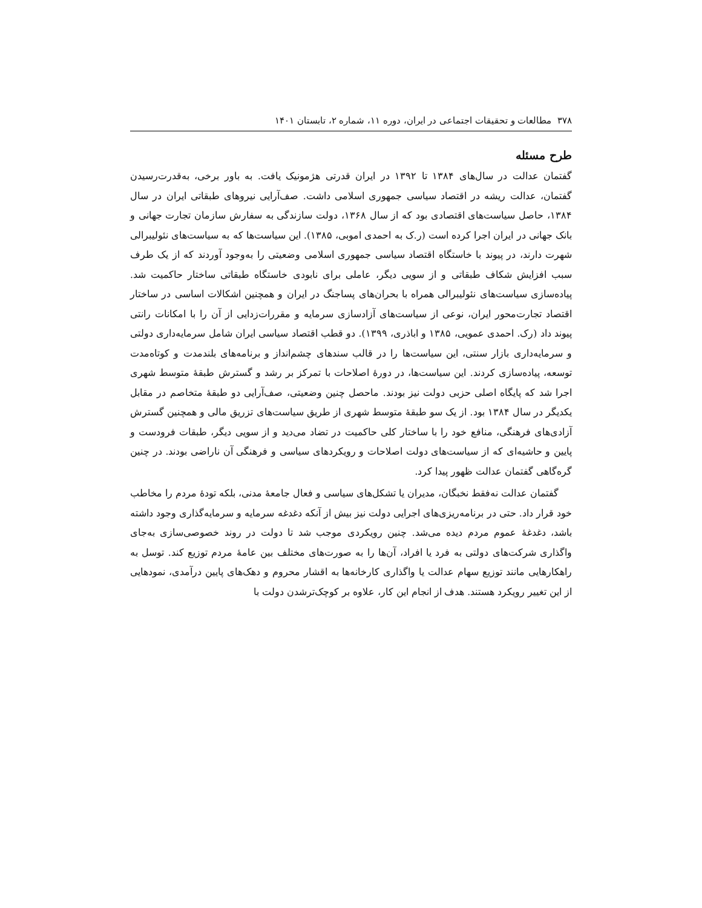۳۷۸ مطالعات و تحقیقات اجتماعی در ایران، دوره ۱۱، شماره ۲، تابستان ۱۴۰۱
طرح مسئله
گفتمان عدالت در سال‌های ۱۳۸۴ تا ۱۳۹۲ در ایران قدرتی هژمونیک یافت. به باور برخی، به‌قدرت‌رسیدن گفتمان، عدالت ریشه در اقتصاد سیاسی جمهوری اسلامی داشت. صف‌آرایی نیروهای طبقاتی ایران در سال ۱۳۸۴، حاصل سیاست‌های اقتصادی بود که از سال ۱۳۶۸، دولت سازندگی به سفارش سازمان تجارت جهانی و بانک جهانی در ایران اجرا کرده است (ر.ک به احمدی اموبی، ۱۳۸۵). این سیاست‌ها که به سیاست‌های نئولیبرالی شهرت دارند، در پیوند با خاستگاه اقتصاد سیاسی جمهوری اسلامی وضعیتی را به‌وجود آوردند که از یک طرف سبب افزایش شکاف طبقاتی و از سویی دیگر، عاملی برای نابودی خاستگاه طبقاتی ساختار حاکمیت شد. پیاده‌سازی سیاست‌های نئولیبرالی همراه با بحران‌های پساجنگ در ایران و همچنین اشکالات اساسی در ساختار اقتصاد تجارت‌محور ایران، نوعی از سیاست‌های آزادسازی سرمایه و مقررات‌زدایی از آن را با امکانات رانتی پیوند داد (رک. احمدی عمویی، ۱۳۸۵ و اباذری، ۱۳۹۹). دو قطب اقتصاد سیاسی ایران شامل سرمایه‌داری دولتی و سرمایه‌داری بازار سنتی، این سیاست‌ها را در قالب سندهای چشم‌انداز و برنامه‌های بلندمدت و کوتاه‌مدت توسعه، پیاده‌سازی کردند. این سیاست‌ها، در دورهٔ اصلاحات با تمرکز بر رشد و گسترش طبقهٔ متوسط شهری اجرا شد که پایگاه اصلی حزبی دولت نیز بودند. ماحصل چنین وضعیتی، صف‌آرایی دو طبقهٔ متخاصم در مقابل یکدیگر در سال ۱۳۸۴ بود. از یک سو طبقهٔ متوسط شهری از طریق سیاست‌های تزریق مالی و همچنین گسترش آزادی‌های فرهنگی، منافع خود را با ساختار کلی حاکمیت در تضاد می‌دید و از سویی دیگر، طبقات فرودست و پایین و حاشیه‌ای که از سیاست‌های دولت اصلاحات و رویکردهای سیاسی و فرهنگی آن ناراضی بودند. در چنین گره‌گاهی گفتمان عدالت ظهور پیدا کرد.
گفتمان عدالت نه‌فقط نخبگان، مدیران یا تشکل‌های سیاسی و فعال جامعهٔ مدنی، بلکه تودهٔ مردم را مخاطب خود قرار داد. حتی در برنامه‌ریزی‌های اجرایی دولت نیز بیش از آنکه دغدغه سرمایه و سرمایه‌گذاری وجود داشته باشد، دغدغهٔ عموم مردم دیده می‌شد. چنین رویکردی موجب شد تا دولت در روند خصوصی‌سازی به‌جای واگذاری شرکت‌های دولتی به فرد یا افراد، آن‌ها را به صورت‌های مختلف بین عامهٔ مردم توزیع کند. توسل به راهکارهایی مانند توزیع سهام عدالت یا واگذاری کارخانه‌ها به اقشار محروم و دهک‌های پایین درآمدی، نمودهایی از این تغییر رویکرد هستند. هدف از انجام این کار، علاوه بر کوچک‌ترشدن دولت با